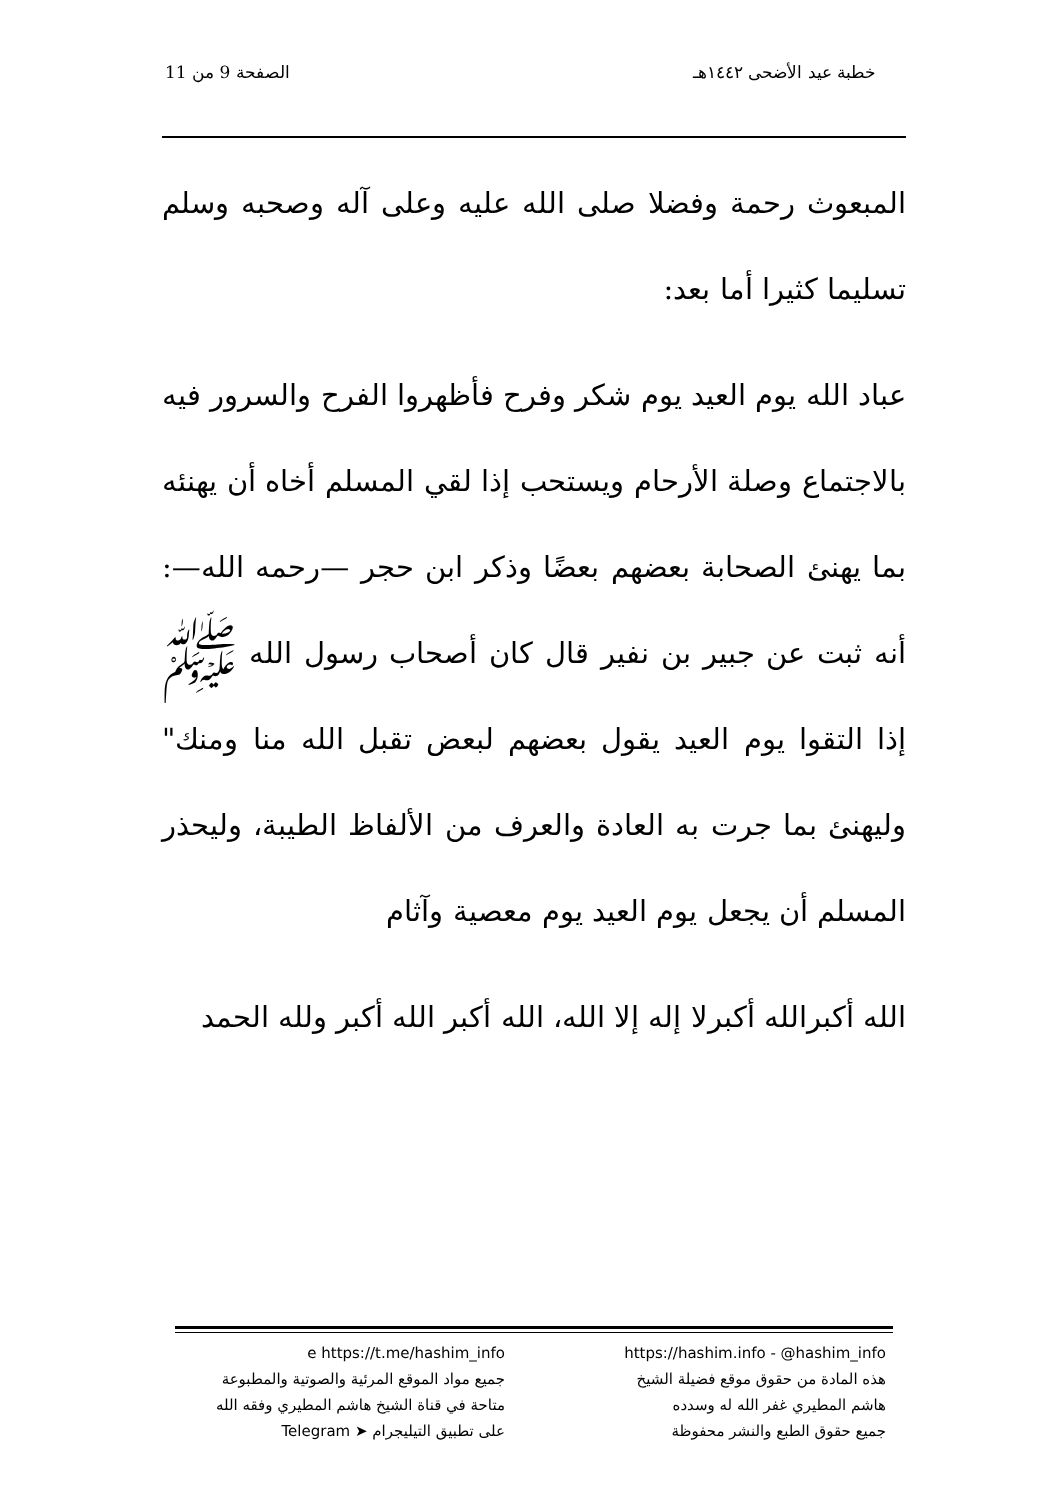خطبة عيد الأضحى ١٤٤٢هـ الصفحة 9 من 11
المبعوث رحمة وفضلا صلى الله عليه وعلى آله وصحبه وسلم تسليما كثيرا أما بعد:
عباد الله يوم العيد يوم شكر وفرح فأظهروا الفرح والسرور فيه بالاجتماع وصلة الأرحام ويستحب إذا لقي المسلم أخاه أن يهنئه بما يهنئ الصحابة بعضهم بعضًا وذكر ابن حجر —رحمه الله—: أنه ثبت عن جبير بن نفير قال كان أصحاب رسول الله ﷺ إذا التقوا يوم العيد يقول بعضهم لبعض تقبل الله منا ومنك" وليهنئ بما جرت به العادة والعرف من الألفاظ الطيبة، وليحذر المسلم أن يجعل يوم العيد يوم معصية وآثام
الله أكبرالله أكبرلا إله إلا الله، الله أكبر الله أكبر ولله الحمد
https://hashim.info - @hashim_info
هذه المادة من حقوق موقع فضيلة الشيخ
هاشم المطيري غفر الله له وسدده
جميع حقوق الطبع والنشر محفوظة
e https://t.me/hashim_info
جميع مواد الموقع المرئية والصوتية والمطبوعة
متاحة في قناة الشيخ هاشم المطيري وفقه الله
على تطبيق التيليجرام ➤ Telegram